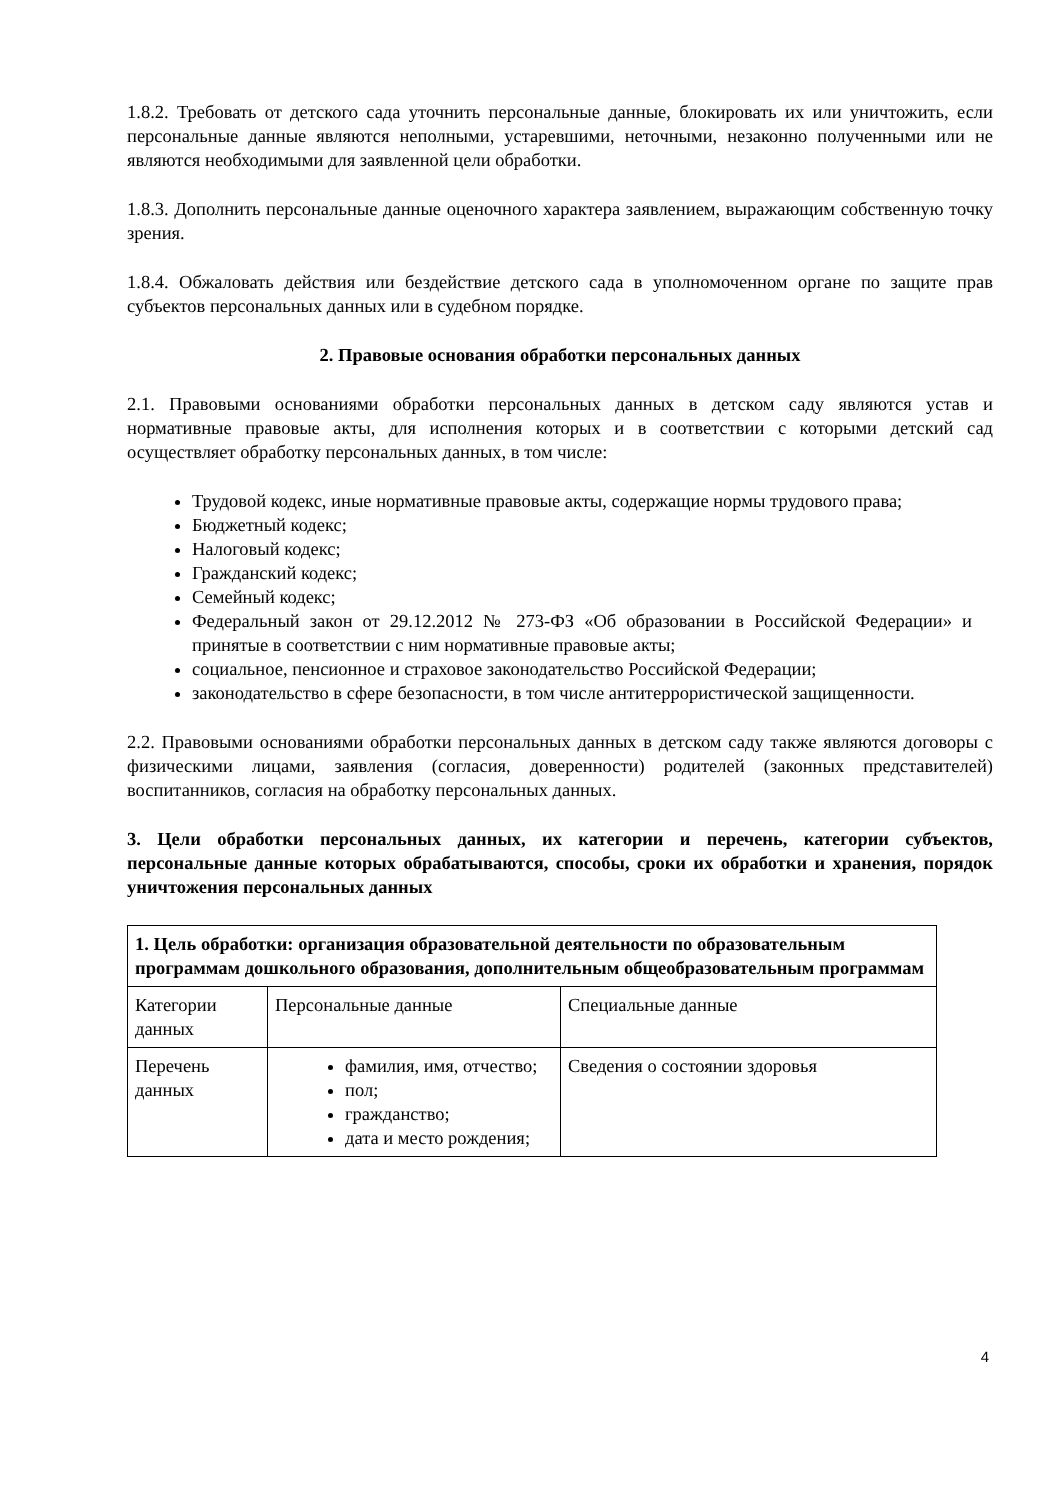1.8.2. Требовать от детского сада уточнить персональные данные, блокировать их или уничтожить, если персональные данные являются неполными, устаревшими, неточными, незаконно полученными или не являются необходимыми для заявленной цели обработки.
1.8.3. Дополнить персональные данные оценочного характера заявлением, выражающим собственную точку зрения.
1.8.4. Обжаловать действия или бездействие детского сада в уполномоченном органе по защите прав субъектов персональных данных или в судебном порядке.
2. Правовые основания обработки персональных данных
2.1. Правовыми основаниями обработки персональных данных в детском саду являются устав и нормативные правовые акты, для исполнения которых и в соответствии с которыми детский сад осуществляет обработку персональных данных, в том числе:
Трудовой кодекс, иные нормативные правовые акты, содержащие нормы трудового права;
Бюджетный кодекс;
Налоговый кодекс;
Гражданский кодекс;
Семейный кодекс;
Федеральный закон от 29.12.2012 № 273-ФЗ «Об образовании в Российской Федерации» и принятые в соответствии с ним нормативные правовые акты;
социальное, пенсионное и страховое законодательство Российской Федерации;
законодательство в сфере безопасности, в том числе антитеррористической защищенности.
2.2. Правовыми основаниями обработки персональных данных в детском саду также являются договоры с физическими лицами, заявления (согласия, доверенности) родителей (законных представителей) воспитанников, согласия на обработку персональных данных.
3. Цели обработки персональных данных, их категории и перечень, категории субъектов, персональные данные которых обрабатываются, способы, сроки их обработки и хранения, порядок уничтожения персональных данных
| 1. Цель обработки: организация образовательной деятельности по образовательным программам дошкольного образования, дополнительным общеобразовательным программам | | |
| Категории данных | Персональные данные | Специальные данные |
| Перечень данных | фамилия, имя, отчество; пол; гражданство; дата и место рождения; | Сведения о состоянии здоровья |
4